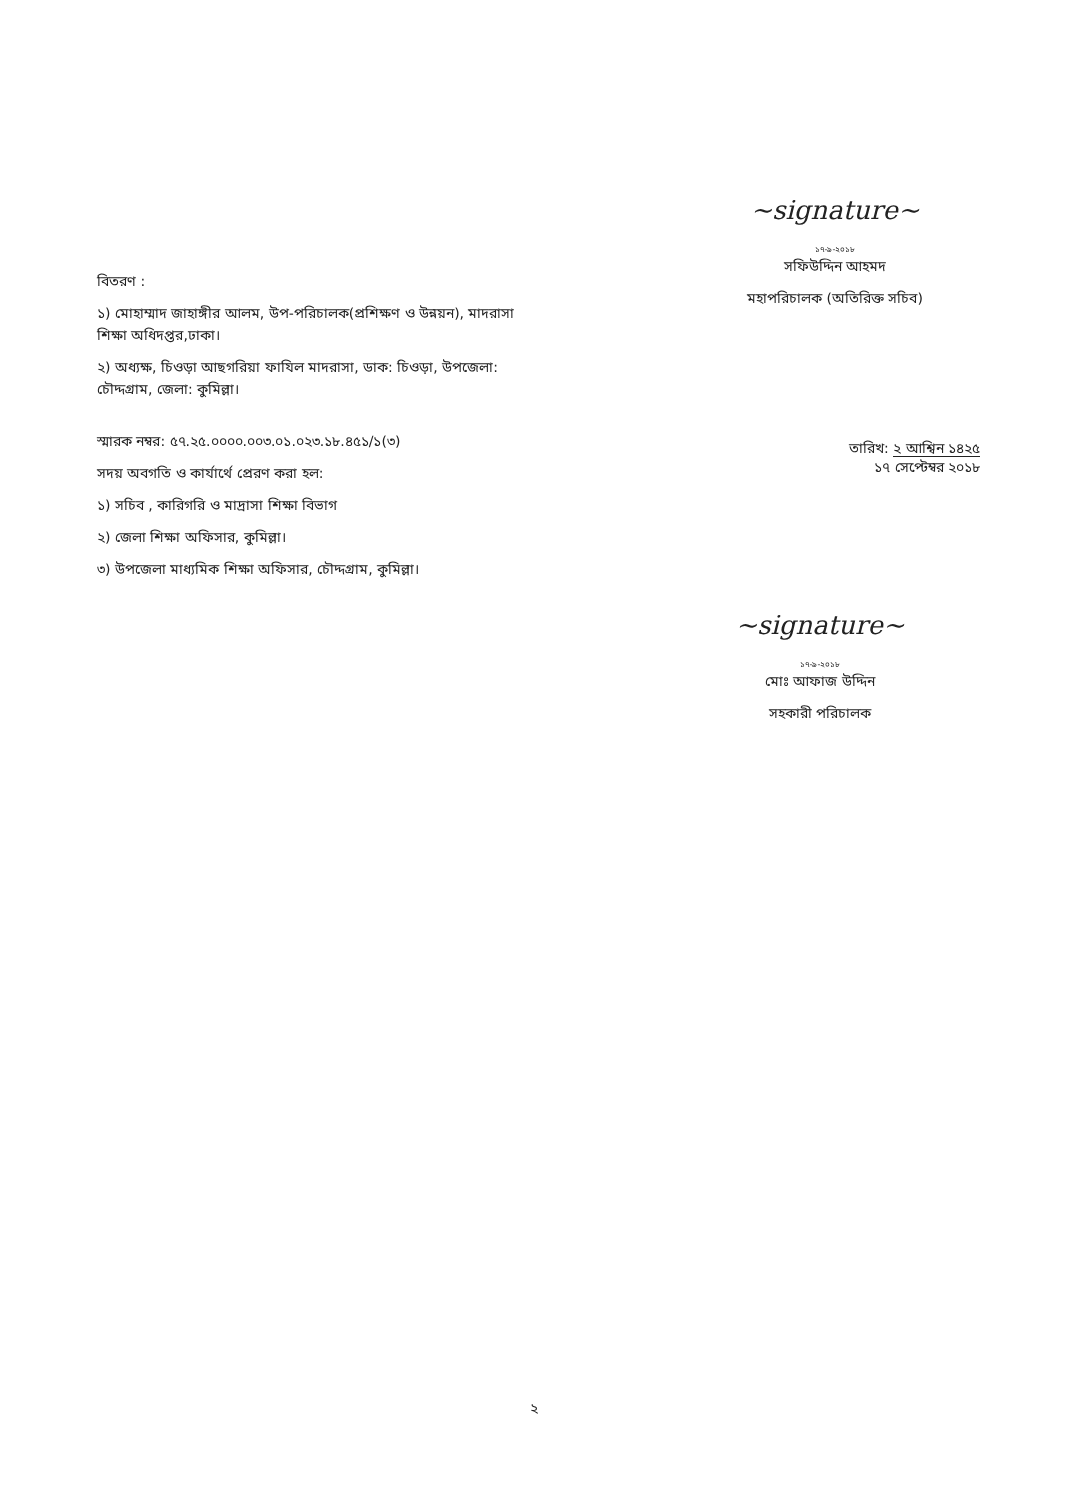~signature~
১৭-৯-২০১৮
সফিউদ্দিন আহমদ
মহাপরিচালক (অতিরিক্ত সচিব)
বিতরণ :
১) মোহাম্মাদ জাহাঙ্গীর আলম, উপ-পরিচালক(প্রশিক্ষণ ও উন্নয়ন), মাদরাসা শিক্ষা অধিদপ্তর,ঢাকা।
২) অধ্যক্ষ, চিওড়া আছগরিয়া ফাযিল মাদরাসা, ডাক: চিওড়া, উপজেলা: চৌদ্দগ্রাম, জেলা: কুমিল্লা।
স্মারক নম্বর: ৫৭.২৫.০০০০.০০৩.০১.০২৩.১৮.৪৫১/১(৩)
সদয় অবগতি ও কার্যার্থে প্রেরণ করা হল:
১) সচিব , কারিগরি ও মাদ্রাসা শিক্ষা বিভাগ
২) জেলা শিক্ষা অফিসার, কুমিল্লা।
৩) উপজেলা মাধ্যমিক শিক্ষা অফিসার, চৌদ্দগ্রাম, কুমিল্লা।
তারিখ: ২ আশ্বিন ১৪২৫
১৭ সেপ্টেম্বর ২০১৮
~signature~
১৭-৯-২০১৮
মোঃ আফাজ উদ্দিন
সহকারী পরিচালক
২